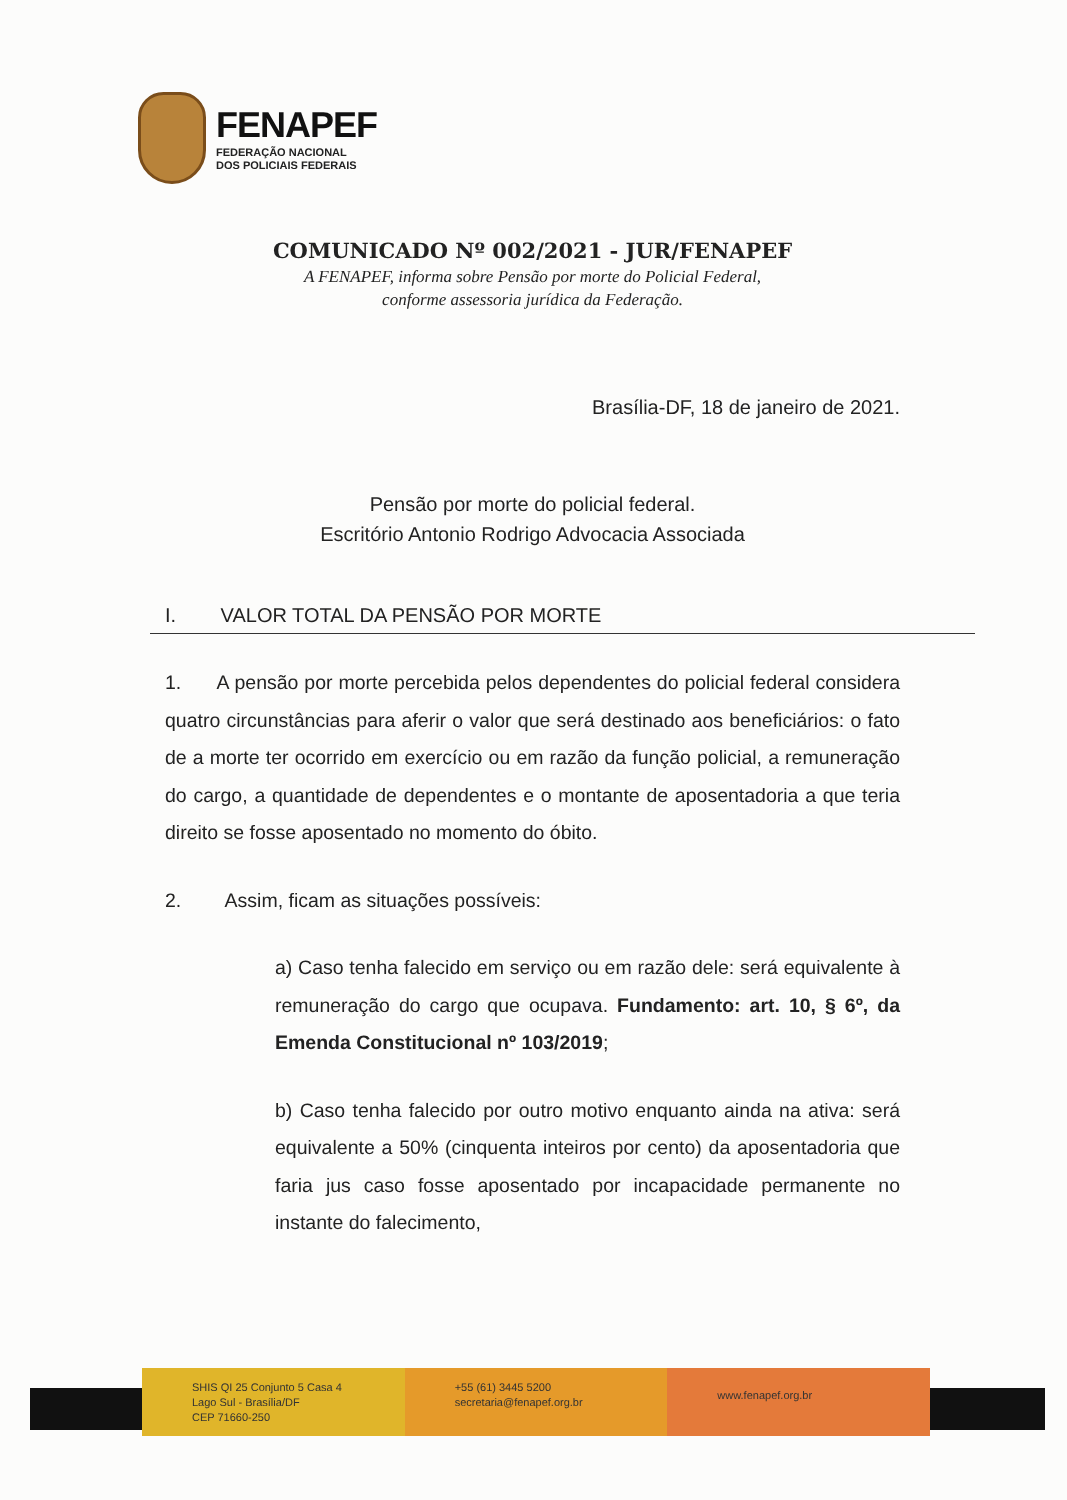FENAPEF
FEDERAÇÃO NACIONAL
DOS POLICIAIS FEDERAIS
COMUNICADO Nº 002/2021 - JUR/FENAPEF
A FENAPEF, informa sobre Pensão por morte do Policial Federal,
conforme assessoria jurídica da Federação.
Brasília-DF, 18 de janeiro de 2021.
Pensão por morte do policial federal.
Escritório Antonio Rodrigo Advocacia Associada
I. VALOR TOTAL DA PENSÃO POR MORTE
1. A pensão por morte percebida pelos dependentes do policial federal considera quatro circunstâncias para aferir o valor que será destinado aos beneficiários: o fato de a morte ter ocorrido em exercício ou em razão da função policial, a remuneração do cargo, a quantidade de dependentes e o montante de aposentadoria a que teria direito se fosse aposentado no momento do óbito.
2. Assim, ficam as situações possíveis:
a) Caso tenha falecido em serviço ou em razão dele: será equivalente à remuneração do cargo que ocupava. Fundamento: art. 10, § 6º, da Emenda Constitucional nº 103/2019;
b) Caso tenha falecido por outro motivo enquanto ainda na ativa: será equivalente a 50% (cinquenta inteiros por cento) da aposentadoria que faria jus caso fosse aposentado por incapacidade permanente no instante do falecimento,
SHIS QI 25 Conjunto 5 Casa 4
Lago Sul - Brasília/DF
CEP 71660-250
+55 (61) 3445 5200
secretaria@fenapef.org.br
www.fenapef.org.br